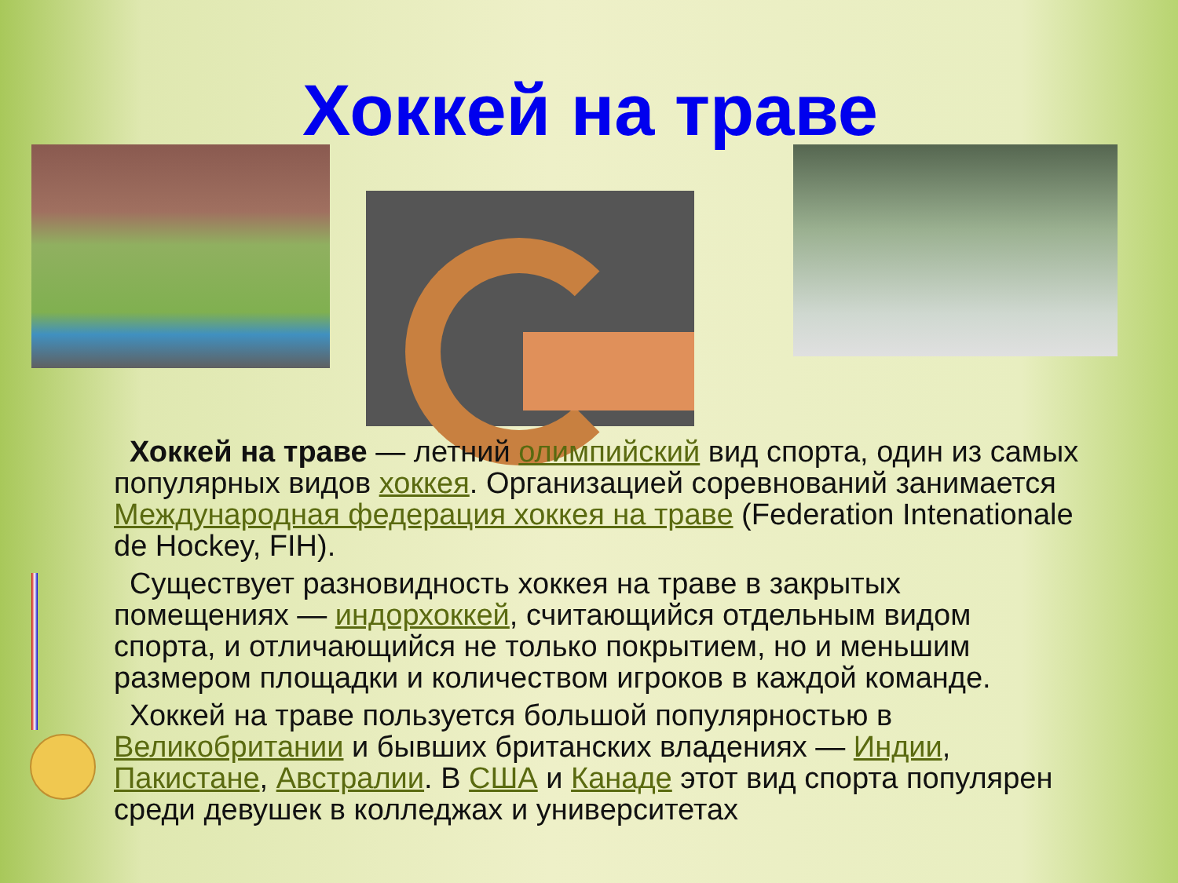Хоккей на траве
Хоккей на траве — летний олимпийский вид спорта, один из самых популярных видов хоккея. Организацией соревнований занимается Международная федерация хоккея на траве (Federation Intenationale de Hockey, FIH).
Существует разновидность хоккея на траве в закрытых помещениях — индорхоккей, считающийся отдельным видом спорта, и отличающийся не только покрытием, но и меньшим размером площадки и количеством игроков в каждой команде.
Хоккей на траве пользуется большой популярностью в Великобритании и бывших британских владениях — Индии, Пакистане, Австралии. В США и Канаде этот вид спорта популярен среди девушек в колледжах и университетах